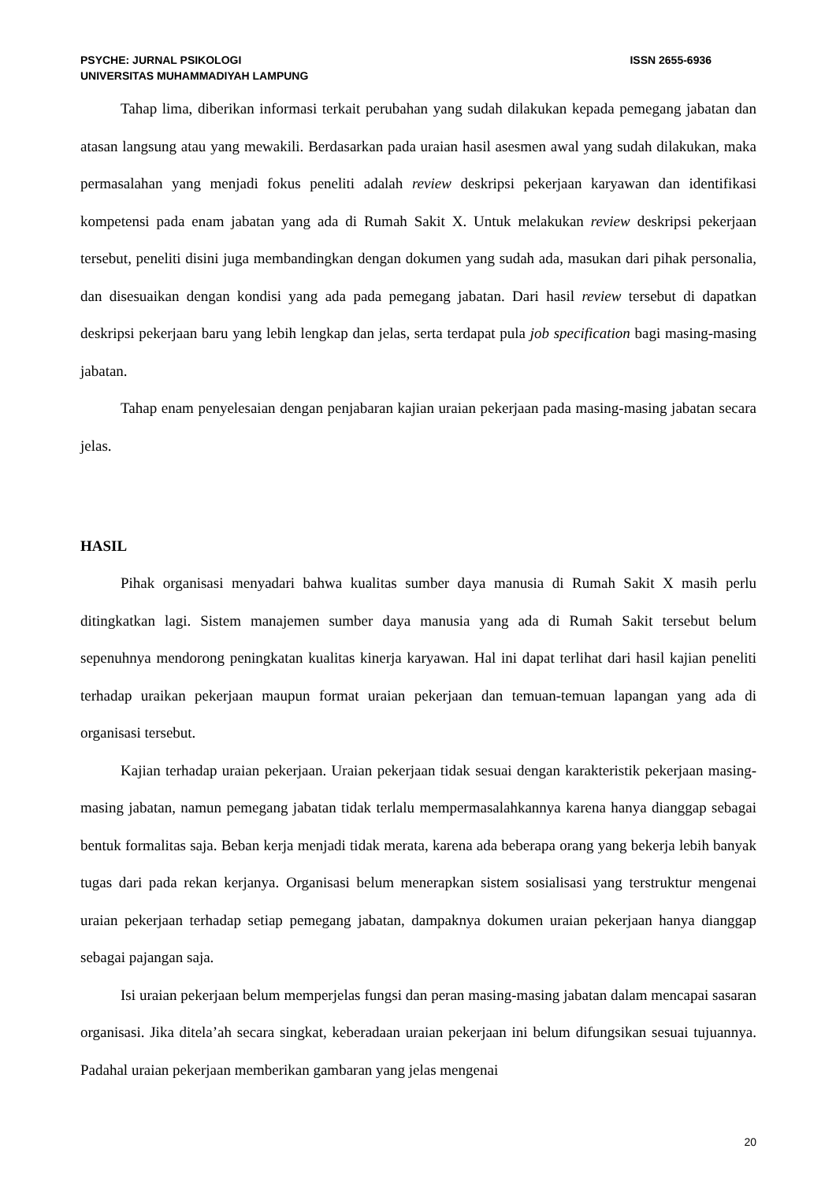PSYCHE: JURNAL PSIKOLOGI ISSN 2655-6936
UNIVERSITAS MUHAMMADIYAH LAMPUNG
Tahap lima, diberikan informasi terkait perubahan yang sudah dilakukan kepada pemegang jabatan dan atasan langsung atau yang mewakili. Berdasarkan pada uraian hasil asesmen awal yang sudah dilakukan, maka permasalahan yang menjadi fokus peneliti adalah review deskripsi pekerjaan karyawan dan identifikasi kompetensi pada enam jabatan yang ada di Rumah Sakit X. Untuk melakukan review deskripsi pekerjaan tersebut, peneliti disini juga membandingkan dengan dokumen yang sudah ada, masukan dari pihak personalia, dan disesuaikan dengan kondisi yang ada pada pemegang jabatan. Dari hasil review tersebut di dapatkan deskripsi pekerjaan baru yang lebih lengkap dan jelas, serta terdapat pula job specification bagi masing-masing jabatan.
Tahap enam penyelesaian dengan penjabaran kajian uraian pekerjaan pada masing-masing jabatan secara jelas.
HASIL
Pihak organisasi menyadari bahwa kualitas sumber daya manusia di Rumah Sakit X masih perlu ditingkatkan lagi. Sistem manajemen sumber daya manusia yang ada di Rumah Sakit tersebut belum sepenuhnya mendorong peningkatan kualitas kinerja karyawan. Hal ini dapat terlihat dari hasil kajian peneliti terhadap uraikan pekerjaan maupun format uraian pekerjaan dan temuan-temuan lapangan yang ada di organisasi tersebut.
Kajian terhadap uraian pekerjaan. Uraian pekerjaan tidak sesuai dengan karakteristik pekerjaan masing-masing jabatan, namun pemegang jabatan tidak terlalu mempermasalahkannya karena hanya dianggap sebagai bentuk formalitas saja. Beban kerja menjadi tidak merata, karena ada beberapa orang yang bekerja lebih banyak tugas dari pada rekan kerjanya. Organisasi belum menerapkan sistem sosialisasi yang terstruktur mengenai uraian pekerjaan terhadap setiap pemegang jabatan, dampaknya dokumen uraian pekerjaan hanya dianggap sebagai pajangan saja.
Isi uraian pekerjaan belum memperjelas fungsi dan peran masing-masing jabatan dalam mencapai sasaran organisasi. Jika ditela’ah secara singkat, keberadaan uraian pekerjaan ini belum difungsikan sesuai tujuannya. Padahal uraian pekerjaan memberikan gambaran yang jelas mengenai
20